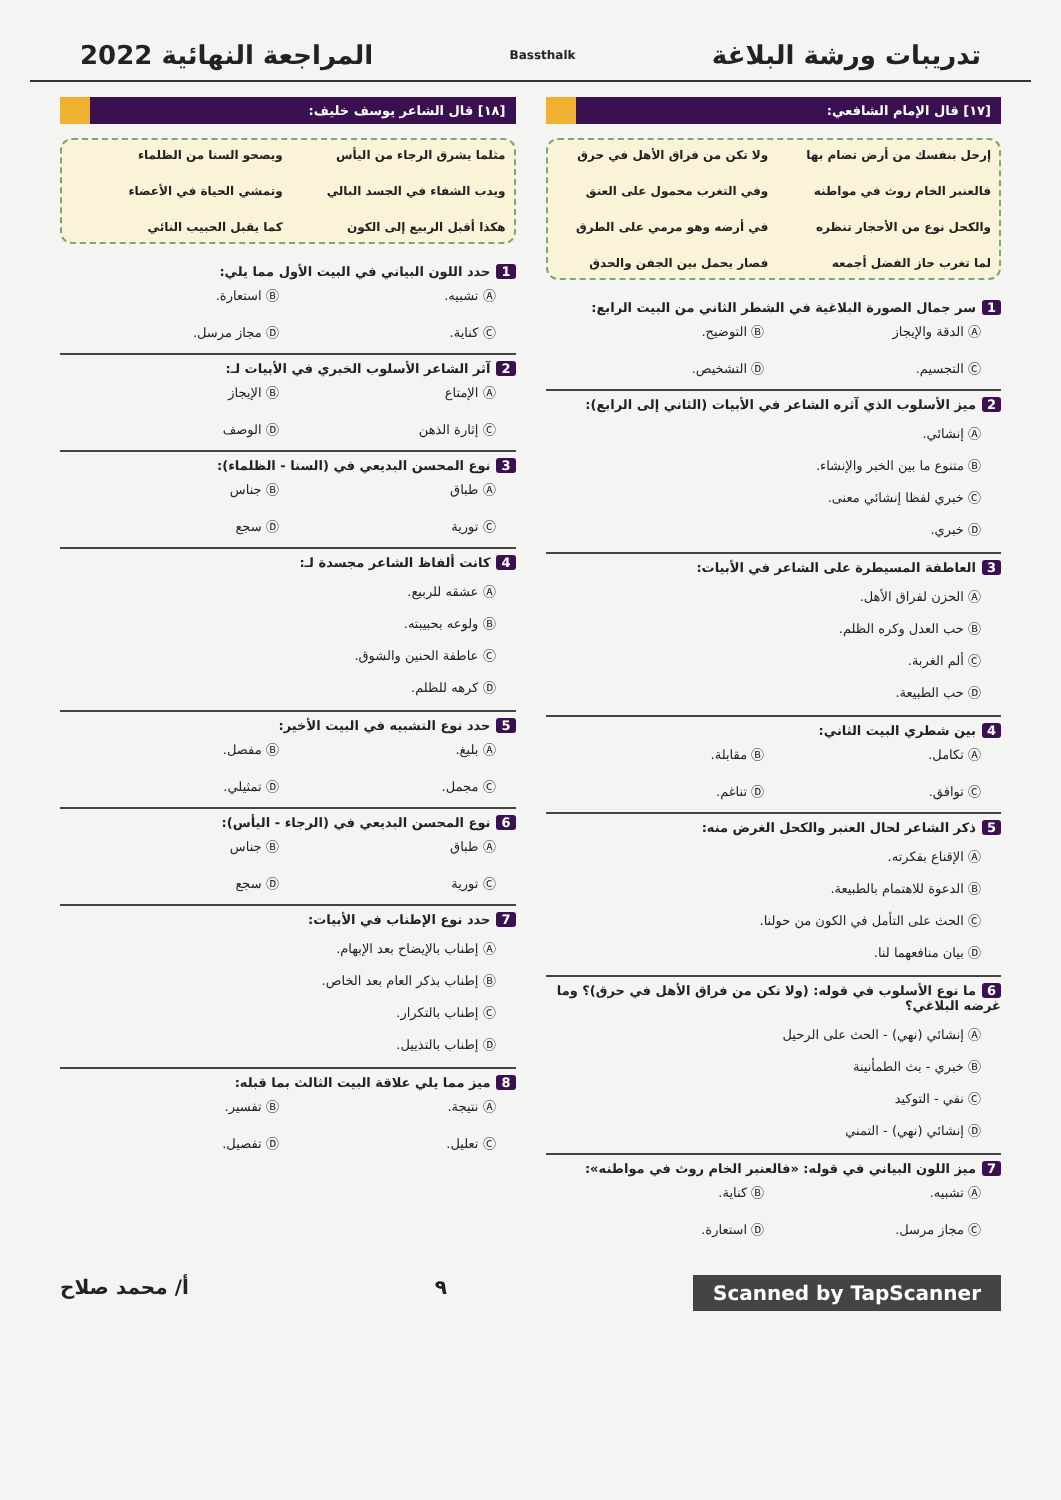تدريبات ورشة البلاغة Bassthalk المراجعة النهائية 2022
[١٧] قال الإمام الشافعي:
إرحل بنفسك من أرض تضام بها ولا تكن من فراق الأهل في حرق فالعنبر الخام روث في مواطنه وفي التغرب محمول على العنق والكحل نوع من الأحجار تنظره في أرضه وهو مرمي على الطرق لما تغرب حاز الفضل أجمعه فصار يحمل بين الجفن والحدق
1 سر جمال الصورة البلاغية في الشطر الثاني من البيت الرابع:
Ⓐ الدقة والإيجاز Ⓑ التوضيح. Ⓒ التجسيم. Ⓓ التشخيص.
2 ميز الأسلوب الذي آثره الشاعر في الأبيات (الثاني إلى الرابع):
Ⓐ إنشائي.
Ⓑ متنوع ما بين الخبر والإنشاء.
Ⓒ خبري لفظا إنشائي معنى.
Ⓓ خبري.
3 العاطفة المسيطرة على الشاعر في الأبيات:
Ⓐ الحزن لفراق الأهل.
Ⓑ حب العدل وكره الظلم.
Ⓒ ألم الغربة.
Ⓓ حب الطبيعة.
4 بين شطري البيت الثاني:
Ⓐ تكامل. Ⓑ مقابلة. Ⓒ توافق. Ⓓ تناغم.
5 ذكر الشاعر لحال العنبر والكحل الغرض منه:
Ⓐ الإقناع بفكرته.
Ⓑ الدعوة للاهتمام بالطبيعة.
Ⓒ الحث على التأمل في الكون من حولنا.
Ⓓ بيان منافعهما لنا.
6 ما نوع الأسلوب في قوله: (ولا تكن من فراق الأهل في حرق)؟ وما غرضه البلاغي؟
Ⓐ إنشائي (نهي) - الحث على الرحيل
Ⓑ خبري - بث الطمأنينة
Ⓒ نفي - التوكيد
Ⓓ إنشائي (نهي) - التمني
7 ميز اللون البياني في قوله: «فالعنبر الخام روث في مواطنه»:
Ⓐ تشبيه. Ⓑ كناية. Ⓒ مجاز مرسل. Ⓓ استعارة.
[١٨] قال الشاعر يوسف خليف:
مثلما يشرق الرجاء من اليأس ويصحو السنا من الظلماء ويدب الشفاء في الجسد البالي وتمشي الحياة في الأعضاء هكذا أقبل الربيع إلى الكون كما يقبل الحبيب النائي
1 حدد اللون البياني في البيت الأول مما يلي:
Ⓐ تشبيه. Ⓑ استعارة. Ⓒ كناية. Ⓓ مجاز مرسل.
2 آثر الشاعر الأسلوب الخبري في الأبيات لـ:
Ⓐ الإمتاع Ⓑ الإيجاز Ⓒ إثارة الذهن Ⓓ الوصف
3 نوع المحسن البديعي في (السنا - الظلماء):
Ⓐ طباق Ⓑ جناس Ⓒ تورية Ⓓ سجع
4 كانت ألفاظ الشاعر مجسدة لـ:
Ⓐ عشقه للربيع.
Ⓑ ولوعه بحبيبته.
Ⓒ عاطفة الحنين والشوق.
Ⓓ كرهه للظلم.
5 حدد نوع التشبيه في البيت الأخير:
Ⓐ بليغ. Ⓑ مفصل. Ⓒ مجمل. Ⓓ تمثيلي.
6 نوع المحسن البديعي في (الرجاء - اليأس):
Ⓐ طباق Ⓑ جناس Ⓒ تورية Ⓓ سجع
7 حدد نوع الإطناب في الأبيات:
Ⓐ إطناب بالإيضاح بعد الإبهام.
Ⓑ إطناب بذكر العام بعد الخاص.
Ⓒ إطناب بالتكرار.
Ⓓ إطناب بالتذييل.
8 ميز مما يلي علاقة البيت الثالث بما قبله:
Ⓐ نتيجة. Ⓑ تفسير. Ⓒ تعليل. Ⓓ تفصيل.
Scanned by TapScanner ٩ أ/ محمد صلاح